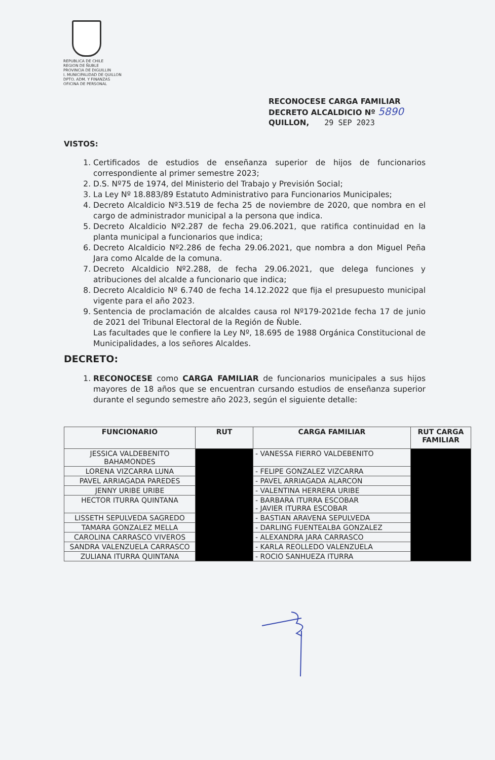REPUBLICA DE CHILE
REGION DE ÑUBLE
PROVINCIA DE DIGUILLIN
I. MUNICIPALIDAD DE QUILLON
DPTO. ADM. Y FINANZAS
OFICINA DE PERSONAL
RECONOCESE CARGA FAMILIAR
DECRETO ALCALDICIO Nº 5890
QUILLON, 29 SEP 2023
VISTOS:
1. Certificados de estudios de enseñanza superior de hijos de funcionarios correspondiente al primer semestre 2023;
2. D.S. Nº75 de 1974, del Ministerio del Trabajo y Previsión Social;
3. La Ley Nº 18.883/89 Estatuto Administrativo para Funcionarios Municipales;
4. Decreto Alcaldicio Nº3.519 de fecha 25 de noviembre de 2020, que nombra en el cargo de administrador municipal a la persona que indica.
5. Decreto Alcaldicio Nº2.287 de fecha 29.06.2021, que ratifica continuidad en la planta municipal a funcionarios que indica;
6. Decreto Alcaldicio Nº2.286 de fecha 29.06.2021, que nombra a don Miguel Peña Jara como Alcalde de la comuna.
7. Decreto Alcaldicio Nº2.288, de fecha 29.06.2021, que delega funciones y atribuciones del alcalde a funcionario que indica;
8. Decreto Alcaldicio Nº 6.740 de fecha 14.12.2022 que fija el presupuesto municipal vigente para el año 2023.
9. Sentencia de proclamación de alcaldes causa rol Nº179-2021de fecha 17 de junio de 2021 del Tribunal Electoral de la Región de Ñuble.
Las facultades que le confiere la Ley Nº, 18.695 de 1988 Orgánica Constitucional de Municipalidades, a los señores Alcaldes.
DECRETO:
1. RECONOCESE como CARGA FAMILIAR de funcionarios municipales a sus hijos mayores de 18 años que se encuentran cursando estudios de enseñanza superior durante el segundo semestre año 2023, según el siguiente detalle:
| FUNCIONARIO | RUT | CARGA FAMILIAR | RUT CARGA FAMILIAR |
| --- | --- | --- | --- |
| JESSICA VALDEBENITO BAHAMONDES | | - VANESSA FIERRO VALDEBENITO | |
| LORENA VIZCARRA LUNA | | - FELIPE GONZALEZ VIZCARRA | |
| PAVEL ARRIAGADA PAREDES | | - PAVEL ARRIAGADA ALARCON | |
| JENNY URIBE URIBE | | - VALENTINA HERRERA URIBE | |
| HECTOR ITURRA QUINTANA | | - BARBARA ITURRA ESCOBAR - JAVIER ITURRA ESCOBAR | |
| LISSETH SEPULVEDA SAGREDO | | - BASTIAN ARAVENA SEPULVEDA | |
| TAMARA GONZALEZ MELLA | | - DARLING FUENTEALBA GONZALEZ | |
| CAROLINA CARRASCO VIVEROS | | - ALEXANDRA JARA CARRASCO | |
| SANDRA VALENZUELA CARRASCO | | - KARLA REOLLEDO VALENZUELA | |
| ZULIANA ITURRA QUINTANA | | - ROCIO SANHUEZA ITURRA | |